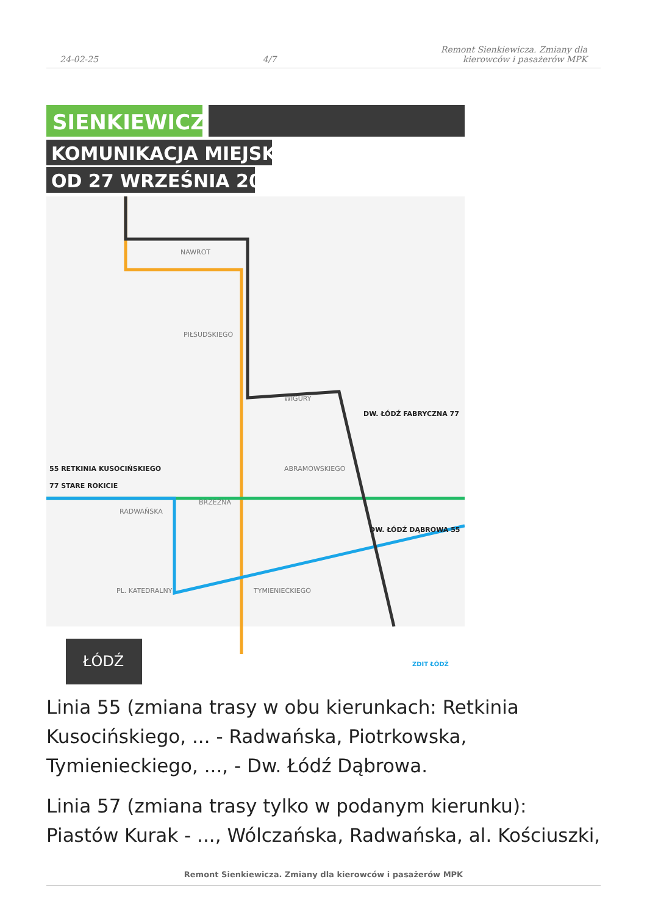24-02-25 4/7 Remont Sienkiewicza. Zmiany dla
kierowców i pasażerów MPK
SIENKIEWICZA
KOMUNIKACJA MIEJSKA
OD 27 WRZEŚNIA 2021
NAWROT
PIŁSUDSKIEGO
WIGURY
ABRAMOWSKIEGO
BRZEŹNA
RADWAŃSKA
PL. KATEDRALNY
TYMIENIECKIEGO
55 RETKINIA KUSOCIŃSKIEGO
77 STARE ROKICIE
DW. ŁÓDŹ FABRYCZNA 77
DW. ŁÓDŹ DĄBROWA 55
ŁÓDŹ
ZDIT ŁÓDŹ
Linia 55 (zmiana trasy w obu kierunkach: Retkinia Kusocińskiego, ... - Radwańska, Piotrkowska, Tymienieckiego, ..., - Dw. Łódź Dąbrowa.
Linia 57 (zmiana trasy tylko w podanym kierunku): Piastów Kurak - ..., Wólczańska, Radwańska, al. Kościuszki,
Remont Sienkiewicza. Zmiany dla kierowców i pasażerów MPK